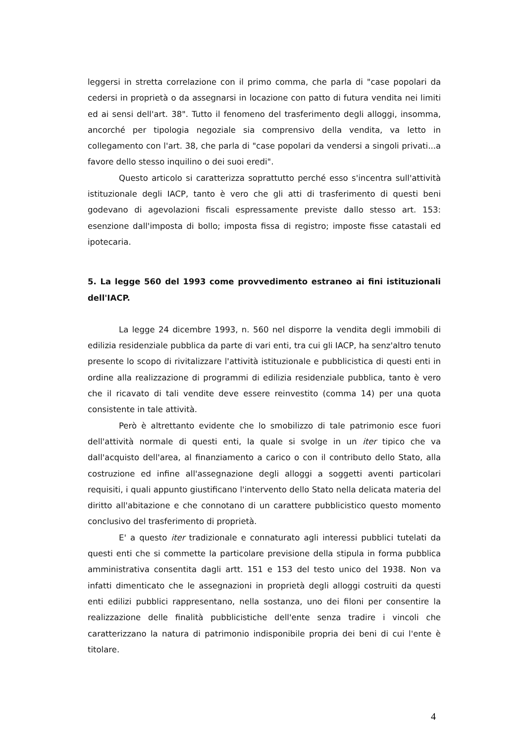leggersi in stretta correlazione con il primo comma, che parla di "case popolari da cedersi in proprietà o da assegnarsi in locazione con patto di futura vendita nei limiti ed ai sensi dell'art. 38". Tutto il fenomeno del trasferimento degli alloggi, insomma, ancorché per tipologia negoziale sia comprensivo della vendita, va letto in collegamento con l'art. 38, che parla di "case popolari da vendersi a singoli privati...a favore dello stesso inquilino o dei suoi eredi".
Questo articolo si caratterizza soprattutto perché esso s'incentra sull'attività istituzionale degli IACP, tanto è vero che gli atti di trasferimento di questi beni godevano di agevolazioni fiscali espressamente previste dallo stesso art. 153: esenzione dall'imposta di bollo; imposta fissa di registro; imposte fisse catastali ed ipotecaria.
5. La legge 560 del 1993 come provvedimento estraneo ai fini istituzionali dell'IACP.
La legge 24 dicembre 1993, n. 560 nel disporre la vendita degli immobili di edilizia residenziale pubblica da parte di vari enti, tra cui gli IACP, ha senz'altro tenuto presente lo scopo di rivitalizzare l'attività istituzionale e pubblicistica di questi enti in ordine alla realizzazione di programmi di edilizia residenziale pubblica, tanto è vero che il ricavato di tali vendite deve essere reinvestito (comma 14) per una quota consistente in tale attività.
Però è altrettanto evidente che lo smobilizzo di tale patrimonio esce fuori dell'attività normale di questi enti, la quale si svolge in un iter tipico che va dall'acquisto dell'area, al finanziamento a carico o con il contributo dello Stato, alla costruzione ed infine all'assegnazione degli alloggi a soggetti aventi particolari requisiti, i quali appunto giustificano l'intervento dello Stato nella delicata materia del diritto all'abitazione e che connotano di un carattere pubblicistico questo momento conclusivo del trasferimento di proprietà.
E' a questo iter tradizionale e connaturato agli interessi pubblici tutelati da questi enti che si commette la particolare previsione della stipula in forma pubblica amministrativa consentita dagli artt. 151 e 153 del testo unico del 1938. Non va infatti dimenticato che le assegnazioni in proprietà degli alloggi costruiti da questi enti edilizi pubblici rappresentano, nella sostanza, uno dei filoni per consentire la realizzazione delle finalità pubblicistiche dell'ente senza tradire i vincoli che caratterizzano la natura di patrimonio indisponibile propria dei beni di cui l'ente è titolare.
4